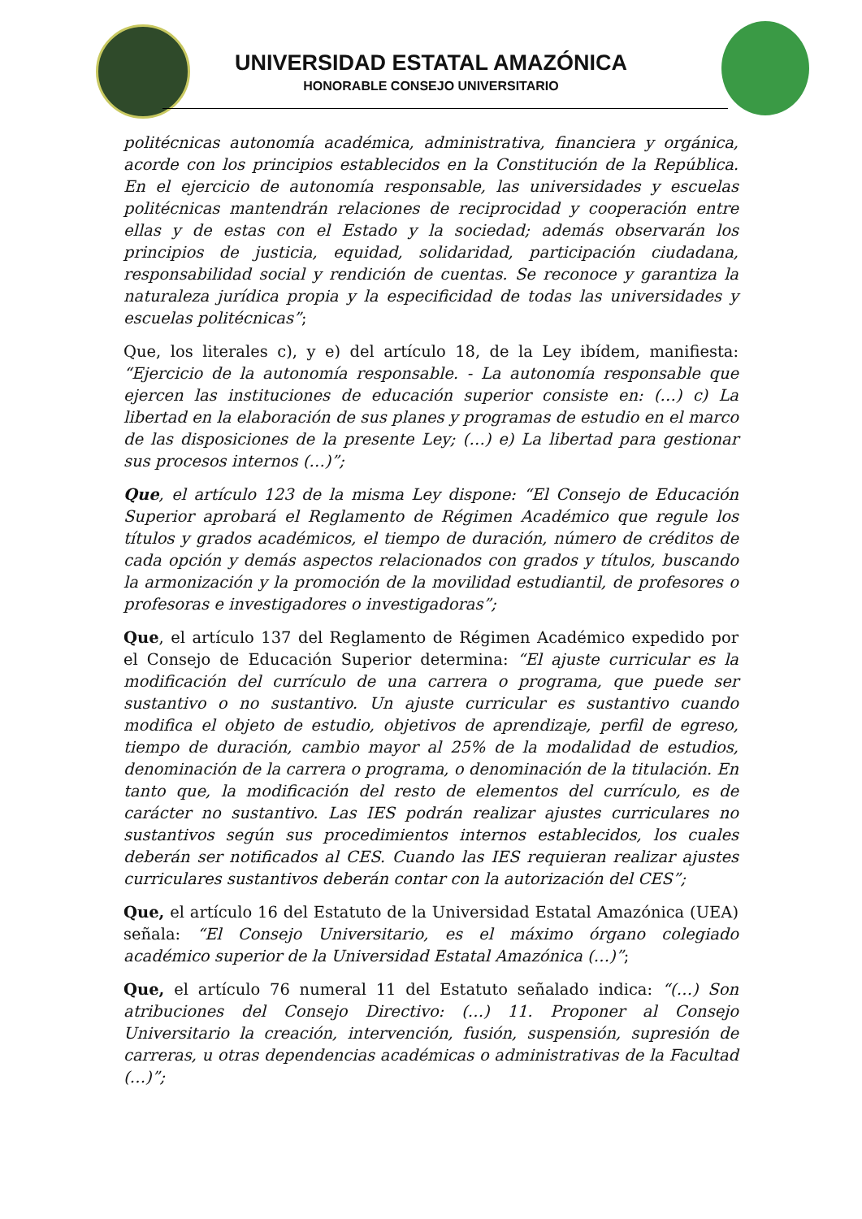UNIVERSIDAD ESTATAL AMAZÓNICA
HONORABLE CONSEJO UNIVERSITARIO
politécnicas autonomía académica, administrativa, financiera y orgánica, acorde con los principios establecidos en la Constitución de la República. En el ejercicio de autonomía responsable, las universidades y escuelas politécnicas mantendrán relaciones de reciprocidad y cooperación entre ellas y de estas con el Estado y la sociedad; además observarán los principios de justicia, equidad, solidaridad, participación ciudadana, responsabilidad social y rendición de cuentas. Se reconoce y garantiza la naturaleza jurídica propia y la especificidad de todas las universidades y escuelas politécnicas”;
Que, los literales c), y e) del artículo 18, de la Ley ibídem, manifiesta: “Ejercicio de la autonomía responsable. - La autonomía responsable que ejercen las instituciones de educación superior consiste en: (…) c) La libertad en la elaboración de sus planes y programas de estudio en el marco de las disposiciones de la presente Ley; (…) e) La libertad para gestionar sus procesos internos (…)”;
Que, el artículo 123 de la misma Ley dispone: “El Consejo de Educación Superior aprobará el Reglamento de Régimen Académico que regule los títulos y grados académicos, el tiempo de duración, número de créditos de cada opción y demás aspectos relacionados con grados y títulos, buscando la armonización y la promoción de la movilidad estudiantil, de profesores o profesoras e investigadores o investigadoras”;
Que, el artículo 137 del Reglamento de Régimen Académico expedido por el Consejo de Educación Superior determina: “El ajuste curricular es la modificación del currículo de una carrera o programa, que puede ser sustantivo o no sustantivo. Un ajuste curricular es sustantivo cuando modifica el objeto de estudio, objetivos de aprendizaje, perfil de egreso, tiempo de duración, cambio mayor al 25% de la modalidad de estudios, denominación de la carrera o programa, o denominación de la titulación. En tanto que, la modificación del resto de elementos del currículo, es de carácter no sustantivo. Las IES podrán realizar ajustes curriculares no sustantivos según sus procedimientos internos establecidos, los cuales deberán ser notificados al CES. Cuando las IES requieran realizar ajustes curriculares sustantivos deberán contar con la autorización del CES”;
Que, el artículo 16 del Estatuto de la Universidad Estatal Amazónica (UEA) señala: “El Consejo Universitario, es el máximo órgano colegiado académico superior de la Universidad Estatal Amazónica (…)”;
Que, el artículo 76 numeral 11 del Estatuto señalado indica: “(…) Son atribuciones del Consejo Directivo: (…) 11. Proponer al Consejo Universitario la creación, intervención, fusión, suspensión, supresión de carreras, u otras dependencias académicas o administrativas de la Facultad (…)”;